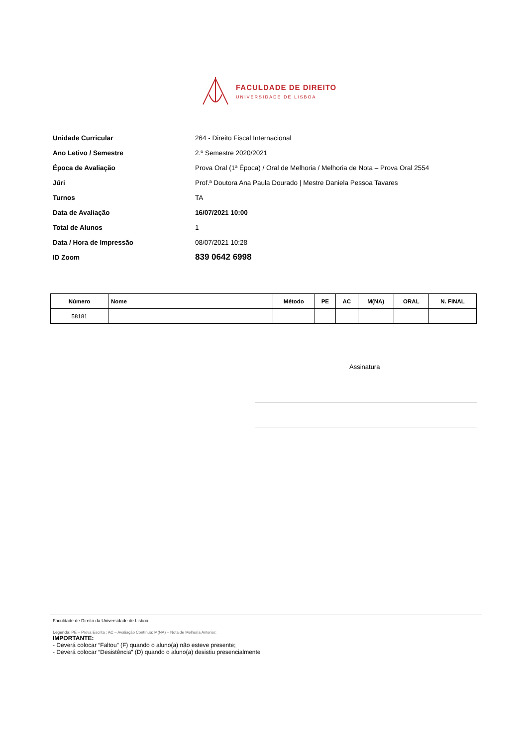FACULDADE DE DIREITO
UNIVERSIDADE DE LISBOA
Unidade Curricular 264 - Direito Fiscal Internacional
Ano Letivo / Semestre 2.º Semestre 2020/2021
Época de Avaliação Prova Oral (1ª Época) / Oral de Melhoria / Melhoria de Nota – Prova Oral 2554
Júri Prof.ª Doutora Ana Paula Dourado | Mestre Daniela Pessoa Tavares
Turnos TA
Data de Avaliação 16/07/2021 10:00
Total de Alunos 1
Data / Hora de Impressão 08/07/2021 10:28
ID Zoom 839 0642 6998
| Número | Nome | Método | PE | AC | M(NA) | ORAL | N. FINAL |
| --- | --- | --- | --- | --- | --- | --- | --- |
| 58181 | | | | | | | |
Assinatura
Faculdade de Direito da Universidade de Lisboa
Legenda: PE – Prova Escrita ; AC – Avaliação Contínua; M(NA) – Nota de Melhoria Anterior;
IMPORTANTE:
- Deverá colocar “Faltou” (F) quando o aluno(a) não esteve presente;
- Deverá colocar “Desistência” (D) quando o aluno(a) desistiu presencialmente